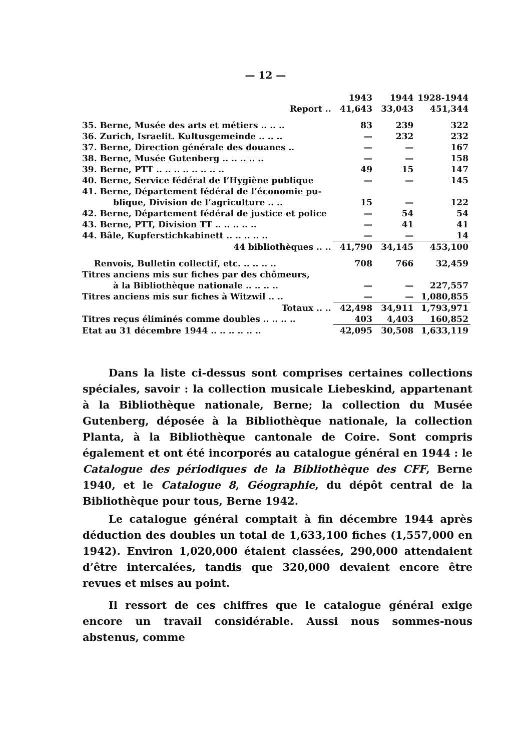— 12 —
| | 1943 | 1944 | 1928-1944 |
| --- | --- | --- | --- |
| Report .. | 41,643 | 33,043 | 451,344 |
| 35. Berne, Musée des arts et métiers .. .. .. | 83 | 239 | 322 |
| 36. Zurich, Israelit. Kultusgemeinde .. .. .. | — | 232 | 232 |
| 37. Berne, Direction générale des douanes .. | — | — | 167 |
| 38. Berne, Musée Gutenberg .. .. .. .. .. | — | — | 158 |
| 39. Berne, PTT .. .. .. .. .. .. .. .. | 49 | 15 | 147 |
| 40. Berne, Service fédéral de l’Hygiène publique | — | — | 145 |
| 41. Berne, Département fédéral de l’économie pu- | | | |
| blique, Division de l’agriculture .. .. | 15 | — | 122 |
| 42. Berne, Département fédéral de justice et police | — | 54 | 54 |
| 43. Berne, PTT, Division TT .. .. .. .. .. | — | 41 | 41 |
| 44. Bâle, Kupferstichkabinett .. .. .. .. .. | — | — | 14 |
| 44 bibliothèques .. .. | 41,790 | 34,145 | 453,100 |
| Renvois, Bulletin collectif, etc. .. .. .. .. | 708 | 766 | 32,459 |
| Titres anciens mis sur fiches par des chômeurs, | | | |
| à la Bibliothèque nationale .. .. .. .. | — | — | 227,557 |
| Titres anciens mis sur fiches à Witzwil .. .. | — | — | 1,080,855 |
| Totaux .. .. | 42,498 | 34,911 | 1,793,971 |
| Titres reçus éliminés comme doubles .. .. .. .. | 403 | 4,403 | 160,852 |
| Etat au 31 décembre 1944 .. .. .. .. .. .. | 42,095 | 30,508 | 1,633,119 |
Dans la liste ci-dessus sont comprises certaines collections spéciales, savoir : la collection musicale Liebeskind, appartenant à la Bibliothèque nationale, Berne; la collection du Musée Gutenberg, déposée à la Bibliothèque nationale, la collection Planta, à la Bibliothèque cantonale de Coire. Sont compris également et ont été incorporés au catalogue général en 1944 : le Catalogue des périodiques de la Bibliothèque des CFF, Berne 1940, et le Catalogue 8, Géographie, du dépôt central de la Bibliothèque pour tous, Berne 1942.
Le catalogue général comptait à fin décembre 1944 après déduction des doubles un total de 1,633,100 fiches (1,557,000 en 1942). Environ 1,020,000 étaient classées, 290,000 attendaient d’être intercalées, tandis que 320,000 devaient encore être revues et mises au point.
Il ressort de ces chiffres que le catalogue général exige encore un travail considérable. Aussi nous sommes-nous abstenus, comme